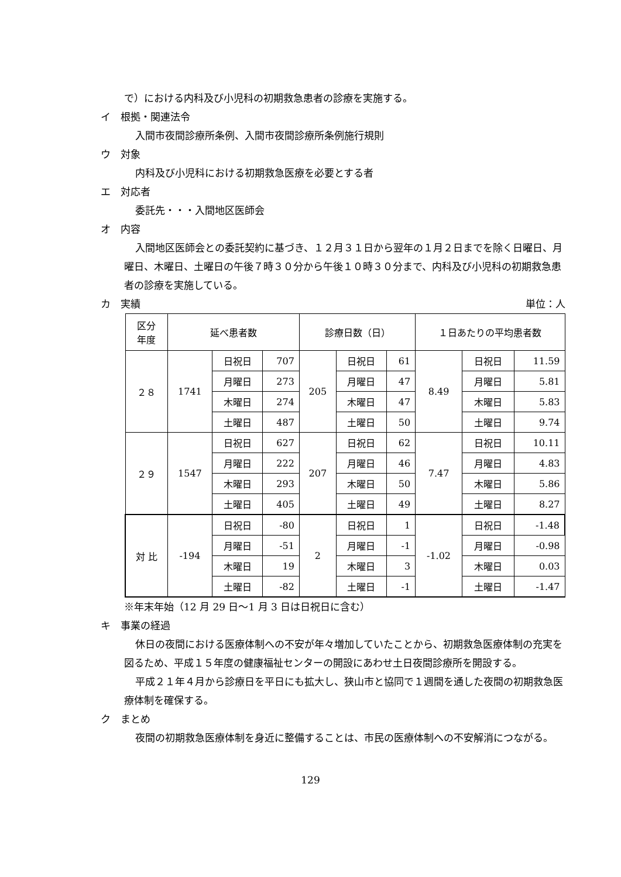で）における内科及び小児科の初期救急患者の診療を実施する。
イ　根拠・関連法令
入間市夜間診療所条例、入間市夜間診療所条例施行規則
ウ　対象
内科及び小児科における初期救急医療を必要とする者
エ　対応者
委託先・・・入間地区医師会
オ　内容
入間地区医師会との委託契約に基づき、１２月３１日から翌年の１月２日までを除く日曜日、月曜日、木曜日、土曜日の午後７時３０分から午後１０時３０分まで、内科及び小児科の初期救急患者の診療を実施している。
カ　実績 単位：人
| 区分 年度 | 延べ患者数 | | | 診療日数（日） | | | １日あたりの平均患者数 | | |
| --- | --- | --- | --- | --- | --- | --- | --- | --- | --- |
| ２８ | 1741 | 日祝日 | 707 | 205 | 日祝日 | 61 | 8.49 | 日祝日 | 11.59 |
| | | 月曜日 | 273 | | 月曜日 | 47 | | 月曜日 | 5.81 |
| | | 木曜日 | 274 | | 木曜日 | 47 | | 木曜日 | 5.83 |
| | | 土曜日 | 487 | | 土曜日 | 50 | | 土曜日 | 9.74 |
| ２９ | 1547 | 日祝日 | 627 | 207 | 日祝日 | 62 | 7.47 | 日祝日 | 10.11 |
| | | 月曜日 | 222 | | 月曜日 | 46 | | 月曜日 | 4.83 |
| | | 木曜日 | 293 | | 木曜日 | 50 | | 木曜日 | 5.86 |
| | | 土曜日 | 405 | | 土曜日 | 49 | | 土曜日 | 8.27 |
| 対 比 | -194 | 日祝日 | -80 | 2 | 日祝日 | 1 | -1.02 | 日祝日 | -1.48 |
| | | 月曜日 | -51 | | 月曜日 | -1 | | 月曜日 | -0.98 |
| | | 木曜日 | 19 | | 木曜日 | 3 | | 木曜日 | 0.03 |
| | | 土曜日 | -82 | | 土曜日 | -1 | | 土曜日 | -1.47 |
※年末年始（12 月 29 日～1 月 3 日は日祝日に含む）
キ　事業の経過
休日の夜間における医療体制への不安が年々増加していたことから、初期救急医療体制の充実を図るため、平成１５年度の健康福祉センターの開設にあわせ土日夜間診療所を開設する。
平成２１年４月から診療日を平日にも拡大し、狭山市と協同で１週間を通した夜間の初期救急医療体制を確保する。
ク　まとめ
夜間の初期救急医療体制を身近に整備することは、市民の医療体制への不安解消につながる。
129